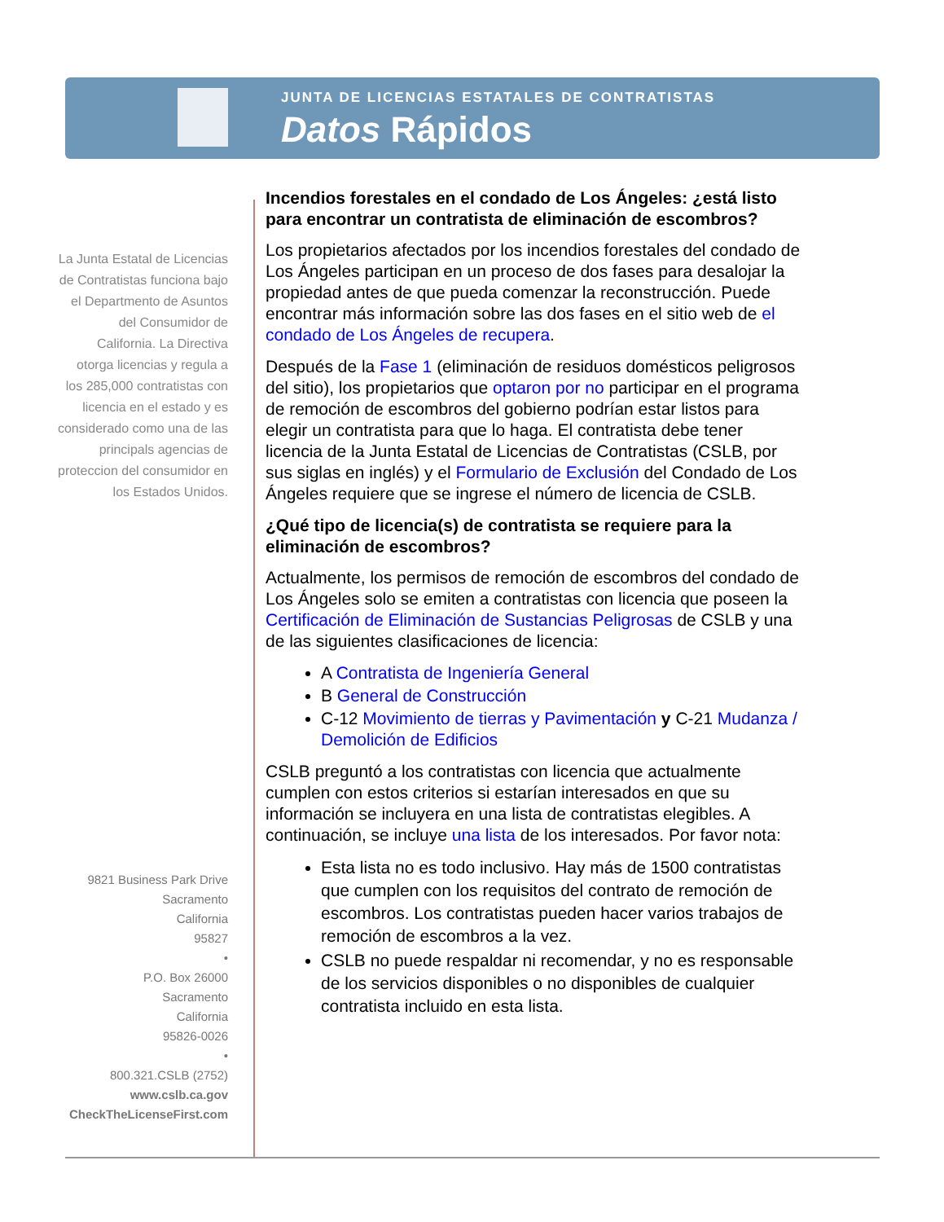JUNTA DE LICENCIAS ESTATALES DE CONTRATISTAS
Datos Rápidos
La Junta Estatal de Licencias de Contratistas funciona bajo el Departmento de Asuntos del Consumidor de California. La Directiva otorga licencias y regula a los 285,000 contratistas con licencia en el estado y es considerado como una de las principals agencias de proteccion del consumidor en los Estados Unidos.
9821 Business Park Drive
Sacramento
California
95827
•
P.O. Box 26000
Sacramento
California
95826-0026
•
800.321.CSLB (2752)
www.cslb.ca.gov
CheckTheLicenseFirst.com
Incendios forestales en el condado de Los Ángeles: ¿está listo para encontrar un contratista de eliminación de escombros?
Los propietarios afectados por los incendios forestales del condado de Los Ángeles participan en un proceso de dos fases para desalojar la propiedad antes de que pueda comenzar la reconstrucción. Puede encontrar más información sobre las dos fases en el sitio web de el condado de Los Ángeles de recupera.
Después de la Fase 1 (eliminación de residuos domésticos peligrosos del sitio), los propietarios que optaron por no participar en el programa de remoción de escombros del gobierno podrían estar listos para elegir un contratista para que lo haga. El contratista debe tener licencia de la Junta Estatal de Licencias de Contratistas (CSLB, por sus siglas en inglés) y el Formulario de Exclusión del Condado de Los Ángeles requiere que se ingrese el número de licencia de CSLB.
¿Qué tipo de licencia(s) de contratista se requiere para la eliminación de escombros?
Actualmente, los permisos de remoción de escombros del condado de Los Ángeles solo se emiten a contratistas con licencia que poseen la Certificación de Eliminación de Sustancias Peligrosas de CSLB y una de las siguientes clasificaciones de licencia:
A Contratista de Ingeniería General
B General de Construcción
C-12 Movimiento de tierras y Pavimentación y C-21 Mudanza / Demolición de Edificios
CSLB preguntó a los contratistas con licencia que actualmente cumplen con estos criterios si estarían interesados en que su información se incluyera en una lista de contratistas elegibles. A continuación, se incluye una lista de los interesados. Por favor nota:
Esta lista no es todo inclusivo. Hay más de 1500 contratistas que cumplen con los requisitos del contrato de remoción de escombros. Los contratistas pueden hacer varios trabajos de remoción de escombros a la vez.
CSLB no puede respaldar ni recomendar, y no es responsable de los servicios disponibles o no disponibles de cualquier contratista incluido en esta lista.